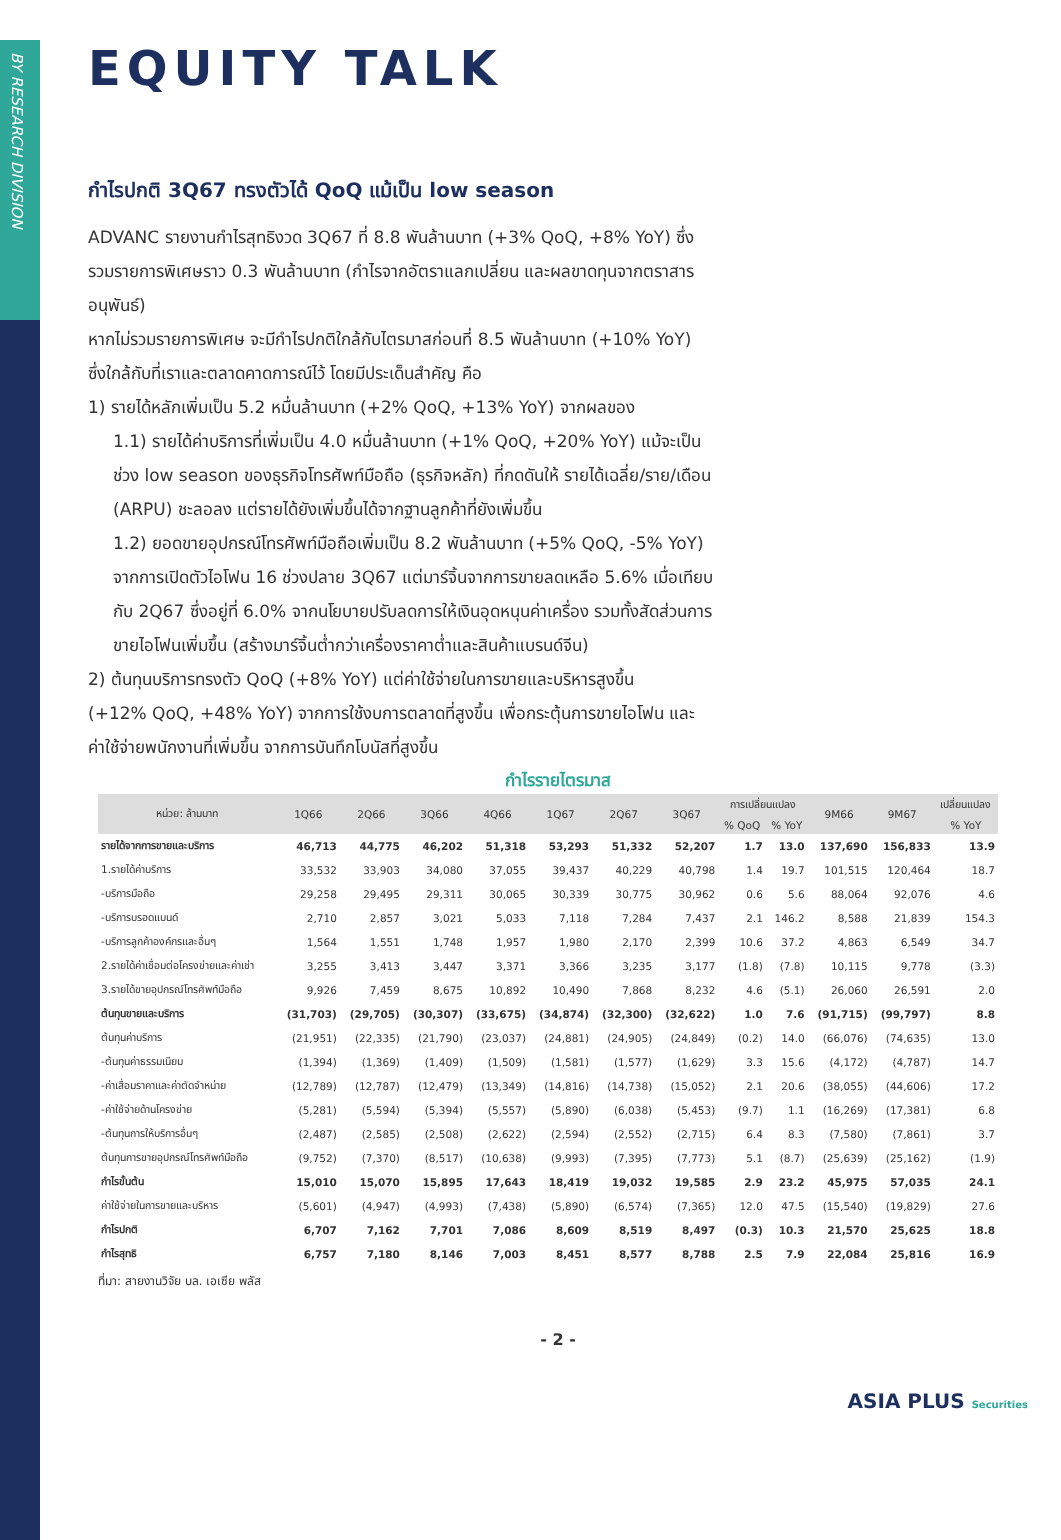BY RESEARCH DIVISION
EQUITY TALK
กำไรปกติ 3Q67 ทรงตัวได้ QoQ แม้เป็น low season
ADVANC รายงานกำไรสุทธิงวด 3Q67 ที่ 8.8 พันล้านบาท (+3% QoQ, +8% YoY) ซึ่งรวมรายการพิเศษราว 0.3 พันล้านบาท (กำไรจากอัตราแลกเปลี่ยน และผลขาดทุนจากตราสารอนุพันธ์)
หากไม่รวมรายการพิเศษ จะมีกำไรปกติใกล้กับไตรมาสก่อนที่ 8.5 พันล้านบาท (+10% YoY) ซึ่งใกล้กับที่เราและตลาดคาดการณ์ไว้ โดยมีประเด็นสำคัญ คือ
1) รายได้หลักเพิ่มเป็น 5.2 หมื่นล้านบาท (+2% QoQ, +13% YoY) จากผลของ
1.1) รายได้ค่าบริการที่เพิ่มเป็น 4.0 หมื่นล้านบาท (+1% QoQ, +20% YoY) แม้จะเป็นช่วง low season ของธุรกิจโทรศัพท์มือถือ (ธุรกิจหลัก) ที่กดดันให้ รายได้เฉลี่ย/ราย/เดือน (ARPU) ชะลอลง แต่รายได้ยังเพิ่มขึ้นได้จากฐานลูกค้าที่ยังเพิ่มขึ้น
1.2) ยอดขายอุปกรณ์โทรศัพท์มือถือเพิ่มเป็น 8.2 พันล้านบาท (+5% QoQ, -5% YoY) จากการเปิดตัวไอโฟน 16 ช่วงปลาย 3Q67 แต่มาร์จิ้นจากการขายลดเหลือ 5.6% เมื่อเทียบกับ 2Q67 ซึ่งอยู่ที่ 6.0% จากนโยบายปรับลดการให้เงินอุดหนุนค่าเครื่อง รวมทั้งสัดส่วนการขายไอโฟนเพิ่มขึ้น (สร้างมาร์จิ้นต่ำกว่าเครื่องราคาต่ำและสินค้าแบรนด์จีน)
2) ต้นทุนบริการทรงตัว QoQ (+8% YoY) แต่ค่าใช้จ่ายในการขายและบริหารสูงขึ้น (+12% QoQ, +48% YoY) จากการใช้งบการตลาดที่สูงขึ้น เพื่อกระตุ้นการขายไอโฟน และค่าใช้จ่ายพนักงานที่เพิ่มขึ้น จากการบันทึกโบนัสที่สูงขึ้น
กำไรรายไตรมาส
| หน่วย: ล้านบาท | 1Q66 | 2Q66 | 3Q66 | 4Q66 | 1Q67 | 2Q67 | 3Q67 | การเปลี่ยนแปลง | | 9M66 | 9M67 | เปลี่ยนแปลง |
| --- | --- | --- | --- | --- | --- | --- | --- | --- | --- | --- | --- | --- |
| | | | | | | | | % QoQ | % YoY | | | % YoY |
| รายได้จากการขายและบริการ | 46,713 | 44,775 | 46,202 | 51,318 | 53,293 | 51,332 | 52,207 | 1.7 | 13.0 | 137,690 | 156,833 | 13.9 |
| 1.รายได้ค่าบริการ | 33,532 | 33,903 | 34,080 | 37,055 | 39,437 | 40,229 | 40,798 | 1.4 | 19.7 | 101,515 | 120,464 | 18.7 |
| -บริการมือถือ | 29,258 | 29,495 | 29,311 | 30,065 | 30,339 | 30,775 | 30,962 | 0.6 | 5.6 | 88,064 | 92,076 | 4.6 |
| -บริการบรอดแบนด์ | 2,710 | 2,857 | 3,021 | 5,033 | 7,118 | 7,284 | 7,437 | 2.1 | 146.2 | 8,588 | 21,839 | 154.3 |
| -บริการลูกค้าองค์กรและอื่นๆ | 1,564 | 1,551 | 1,748 | 1,957 | 1,980 | 2,170 | 2,399 | 10.6 | 37.2 | 4,863 | 6,549 | 34.7 |
| 2.รายได้ค่าเชื่อมต่อโครงข่ายและค่าเช่า | 3,255 | 3,413 | 3,447 | 3,371 | 3,366 | 3,235 | 3,177 | (1.8) | (7.8) | 10,115 | 9,778 | (3.3) |
| 3.รายได้ขายอุปกรณ์โทรศัพท์มือถือ | 9,926 | 7,459 | 8,675 | 10,892 | 10,490 | 7,868 | 8,232 | 4.6 | (5.1) | 26,060 | 26,591 | 2.0 |
| ต้นทุนขายและบริการ | (31,703) | (29,705) | (30,307) | (33,675) | (34,874) | (32,300) | (32,622) | 1.0 | 7.6 | (91,715) | (99,797) | 8.8 |
| ต้นทุนค่าบริการ | (21,951) | (22,335) | (21,790) | (23,037) | (24,881) | (24,905) | (24,849) | (0.2) | 14.0 | (66,076) | (74,635) | 13.0 |
| -ต้นทุนค่าธรรมเนียม | (1,394) | (1,369) | (1,409) | (1,509) | (1,581) | (1,577) | (1,629) | 3.3 | 15.6 | (4,172) | (4,787) | 14.7 |
| -ค่าเสื่อมราคาและค่าตัดจำหน่าย | (12,789) | (12,787) | (12,479) | (13,349) | (14,816) | (14,738) | (15,052) | 2.1 | 20.6 | (38,055) | (44,606) | 17.2 |
| -ค่าใช้จ่ายด้านโครงข่าย | (5,281) | (5,594) | (5,394) | (5,557) | (5,890) | (6,038) | (5,453) | (9.7) | 1.1 | (16,269) | (17,381) | 6.8 |
| -ต้นทุนการให้บริการอื่นๆ | (2,487) | (2,585) | (2,508) | (2,622) | (2,594) | (2,552) | (2,715) | 6.4 | 8.3 | (7,580) | (7,861) | 3.7 |
| ต้นทุนการขายอุปกรณ์โทรศัพท์มือถือ | (9,752) | (7,370) | (8,517) | (10,638) | (9,993) | (7,395) | (7,773) | 5.1 | (8.7) | (25,639) | (25,162) | (1.9) |
| กำไรขั้นต้น | 15,010 | 15,070 | 15,895 | 17,643 | 18,419 | 19,032 | 19,585 | 2.9 | 23.2 | 45,975 | 57,035 | 24.1 |
| ค่าใช้จ่ายในการขายและบริหาร | (5,601) | (4,947) | (4,993) | (7,438) | (5,890) | (6,574) | (7,365) | 12.0 | 47.5 | (15,540) | (19,829) | 27.6 |
| กำไรปกติ | 6,707 | 7,162 | 7,701 | 7,086 | 8,609 | 8,519 | 8,497 | (0.3) | 10.3 | 21,570 | 25,625 | 18.8 |
| กำไรสุทธิ | 6,757 | 7,180 | 8,146 | 7,003 | 8,451 | 8,577 | 8,788 | 2.5 | 7.9 | 22,084 | 25,816 | 16.9 |
ที่มา: สายงานวิจัย บล. เอเซีย พลัส
- 2 -
ASIA PLUS Securities